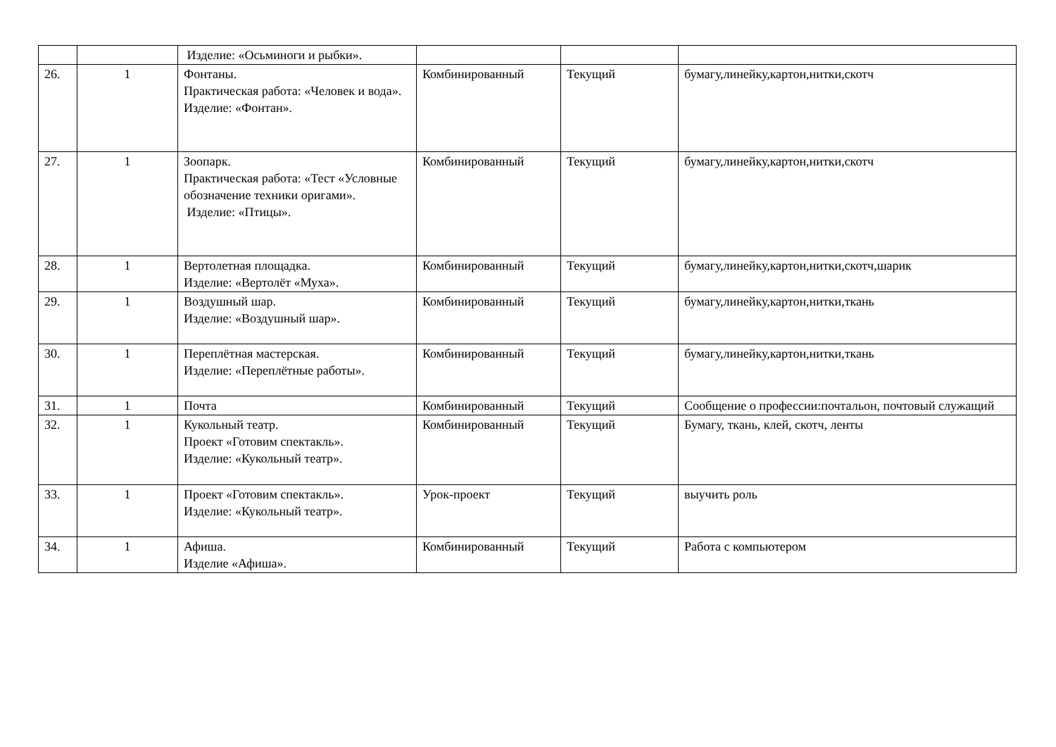| | | Изделие: «Осьминоги и рыбки». | | | |
| 26. | 1 | Фонтаны. Практическая работа: «Человек и вода». Изделие: «Фонтан». | Комбинированный | Текущий | бумагу,линейку,картон,нитки,скотч |
| 27. | 1 | Зоопарк. Практическая работа: «Тест «Условные обозначение техники оригами». Изделие: «Птицы». | Комбинированный | Текущий | бумагу,линейку,картон,нитки,скотч |
| 28. | 1 | Вертолетная площадка. Изделие: «Вертолёт «Муха». | Комбинированный | Текущий | бумагу,линейку,картон,нитки,скотч,шарик |
| 29. | 1 | Воздушный шар. Изделие: «Воздушный шар». | Комбинированный | Текущий | бумагу,линейку,картон,нитки,ткань |
| 30. | 1 | Переплётная мастерская. Изделие: «Переплётные работы». | Комбинированный | Текущий | бумагу,линейку,картон,нитки,ткань |
| 31. | 1 | Почта | Комбинированный | Текущий | Сообщение о профессии:почтальон, почтовый служащий |
| 32. | 1 | Кукольный театр. Проект «Готовим спектакль». Изделие: «Кукольный театр». | Комбинированный | Текущий | Бумагу, ткань, клей, скотч, ленты |
| 33. | 1 | Проект «Готовим спектакль». Изделие: «Кукольный театр». | Урок-проект | Текущий | выучить роль |
| 34. | 1 | Афиша. Изделие «Афиша». | Комбинированный | Текущий | Работа с компьютером |